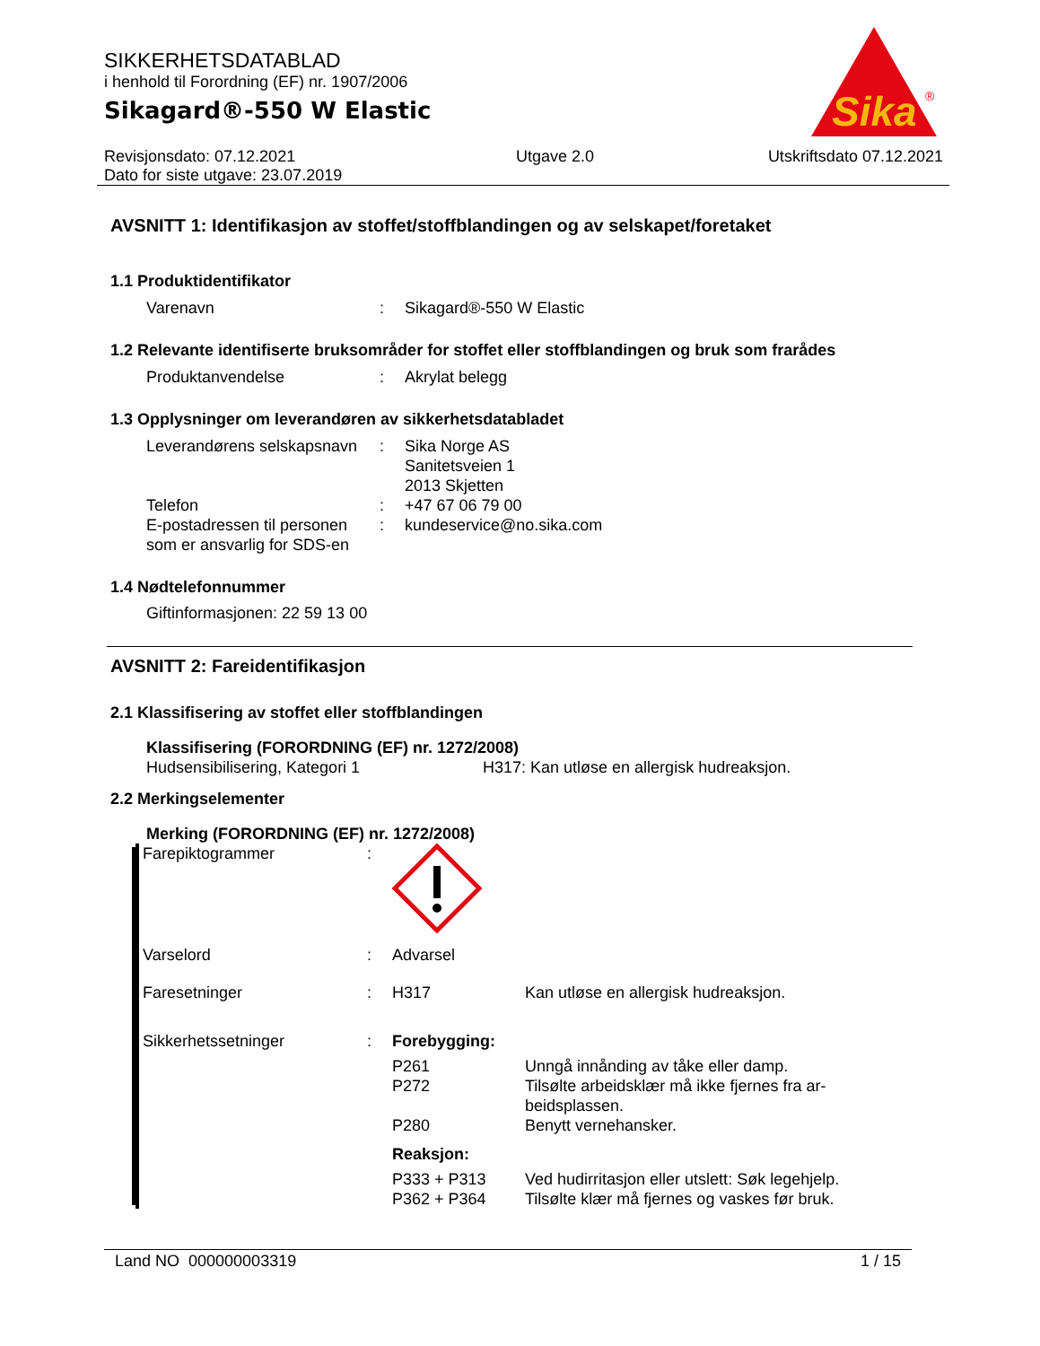SIKKERHETSDATABLAD
i henhold til Forordning (EF) nr. 1907/2006
Sikagard®-550 W Elastic
Sika
®
Revisjonsdato: 07.12.2021
Dato for siste utgave: 23.07.2019
Utgave 2.0 Utskriftsdato 07.12.2021
AVSNITT 1: Identifikasjon av stoffet/stoffblandingen og av selskapet/foretaket
1.1 Produktidentifikator
Varenavn : Sikagard®-550 W Elastic
1.2 Relevante identifiserte bruksområder for stoffet eller stoffblandingen og bruk som frarådes
Produktanvendelse : Akrylat belegg
1.3 Opplysninger om leverandøren av sikkerhetsdatabladet
Leverandørens selskapsnavn
: Sika Norge AS
Sanitetsveien 1
2013 Skjetten
Telefon : +47 67 06 79 00
E-postadressen til personen som er ansvarlig for SDS-en
: kundeservice@no.sika.com
1.4 Nødtelefonnummer
Giftinformasjonen: 22 59 13 00
AVSNITT 2: Fareidentifikasjon
2.1 Klassifisering av stoffet eller stoffblandingen
Klassifisering (FORORDNING (EF) nr. 1272/2008)
Hudsensibilisering, Kategori 1 H317: Kan utløse en allergisk hudreaksjon.
2.2 Merkingselementer
Merking (FORORDNING (EF) nr. 1272/2008)
Farepiktogrammer :
Varselord : Advarsel
Faresetninger : H317 Kan utløse en allergisk hudreaksjon.
Sikkerhetssetninger : Forebygging:
P261 Unngå innånding av tåke eller damp.
P272 Tilsølte arbeidsklær må ikke fjernes fra ar-beidsplassen.
P280 Benytt vernehansker.
Reaksjon:
P333 + P313 Ved hudirritasjon eller utslett: Søk legehjelp.
P362 + P364 Tilsølte klær må fjernes og vaskes før bruk.
Land NO 000000003319 1 / 15